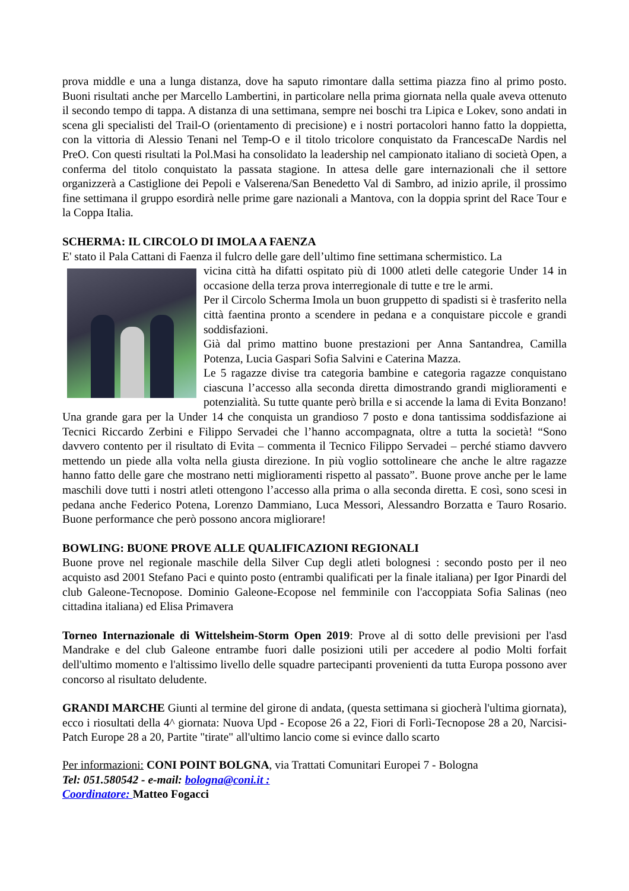prova middle e una a lunga distanza, dove ha saputo rimontare dalla settima piazza fino al primo posto. Buoni risultati anche per Marcello Lambertini, in particolare nella prima giornata nella quale aveva ottenuto il secondo tempo di tappa. A distanza di una settimana, sempre nei boschi tra Lipica e Lokev, sono andati in scena gli specialisti del Trail-O (orientamento di precisione) e i nostri portacolori hanno fatto la doppietta, con la vittoria di Alessio Tenani nel Temp-O e il titolo tricolore conquistato da FrancescaDe Nardis nel PreO. Con questi risultati la Pol.Masi ha consolidato la leadership nel campionato italiano di società Open, a conferma del titolo conquistato la passata stagione. In attesa delle gare internazionali che il settore organizzerà a Castiglione dei Pepoli e Valserena/San Benedetto Val di Sambro, ad inizio aprile, il prossimo fine settimana il gruppo esordirà nelle prime gare nazionali a Mantova, con la doppia sprint del Race Tour e la Coppa Italia.
SCHERMA: IL CIRCOLO DI IMOLA A FAENZA
E' stato il Pala Cattani di Faenza il fulcro delle gare dell’ultimo fine settimana schermistico. La
vicina città ha difatti ospitato più di 1000 atleti delle categorie Under 14 in occasione della terza prova interregionale di tutte e tre le armi.
Per il Circolo Scherma Imola un buon gruppetto di spadisti si è trasferito nella città faentina pronto a scendere in pedana e a conquistare piccole e grandi soddisfazioni.
Già dal primo mattino buone prestazioni per Anna Santandrea, Camilla Potenza, Lucia Gaspari Sofia Salvini e Caterina Mazza.
Le 5 ragazze divise tra categoria bambine e categoria ragazze conquistano ciascuna l’accesso alla seconda diretta dimostrando grandi miglioramenti e potenzialità. Su tutte quante però brilla e si accende la lama di Evita Bonzano! Una grande gara per la Under 14 che conquista un grandioso 7 posto e dona tantissima soddisfazione ai Tecnici Riccardo Zerbini e Filippo Servadei che l’hanno accompagnata, oltre a tutta la società! “Sono davvero contento per il risultato di Evita – commenta il Tecnico Filippo Servadei – perché stiamo davvero mettendo un piede alla volta nella giusta direzione. In più voglio sottolineare che anche le altre ragazze hanno fatto delle gare che mostrano netti miglioramenti rispetto al passato”. Buone prove anche per le lame maschili dove tutti i nostri atleti ottengono l’accesso alla prima o alla seconda diretta. E così, sono scesi in pedana anche Federico Potena, Lorenzo Dammiano, Luca Messori, Alessandro Borzatta e Tauro Rosario. Buone performance che però possono ancora migliorare!
BOWLING: BUONE PROVE ALLE QUALIFICAZIONI REGIONALI
Buone prove nel regionale maschile della Silver Cup degli atleti bolognesi : secondo posto per il neo acquisto asd 2001 Stefano Paci e quinto posto (entrambi qualificati per la finale italiana) per Igor Pinardi del club Galeone-Tecnopose. Dominio Galeone-Ecopose nel femminile con l'accoppiata Sofia Salinas (neo cittadina italiana) ed Elisa Primavera
Torneo Internazionale di Wittelsheim-Storm Open 2019: Prove al di sotto delle previsioni per l'asd Mandrake e del club Galeone entrambe fuori dalle posizioni utili per accedere al podio Molti forfait dell'ultimo momento e l'altissimo livello delle squadre partecipanti provenienti da tutta Europa possono aver concorso al risultato deludente.
GRANDI MARCHE Giunti al termine del girone di andata, (questa settimana si giocherà l'ultima giornata), ecco i riosultati della 4^ giornata: Nuova Upd - Ecopose 26 a 22, Fiori di Forlì-Tecnopose 28 a 20, Narcisi-Patch Europe 28 a 20, Partite "tirate" all'ultimo lancio come si evince dallo scarto
Per informazioni: CONI POINT BOLGNA, via Trattati Comunitari Europei 7 - Bologna
Tel: 051.580542 - e-mail: bologna@coni.it :
Coordinatore: Matteo Fogacci